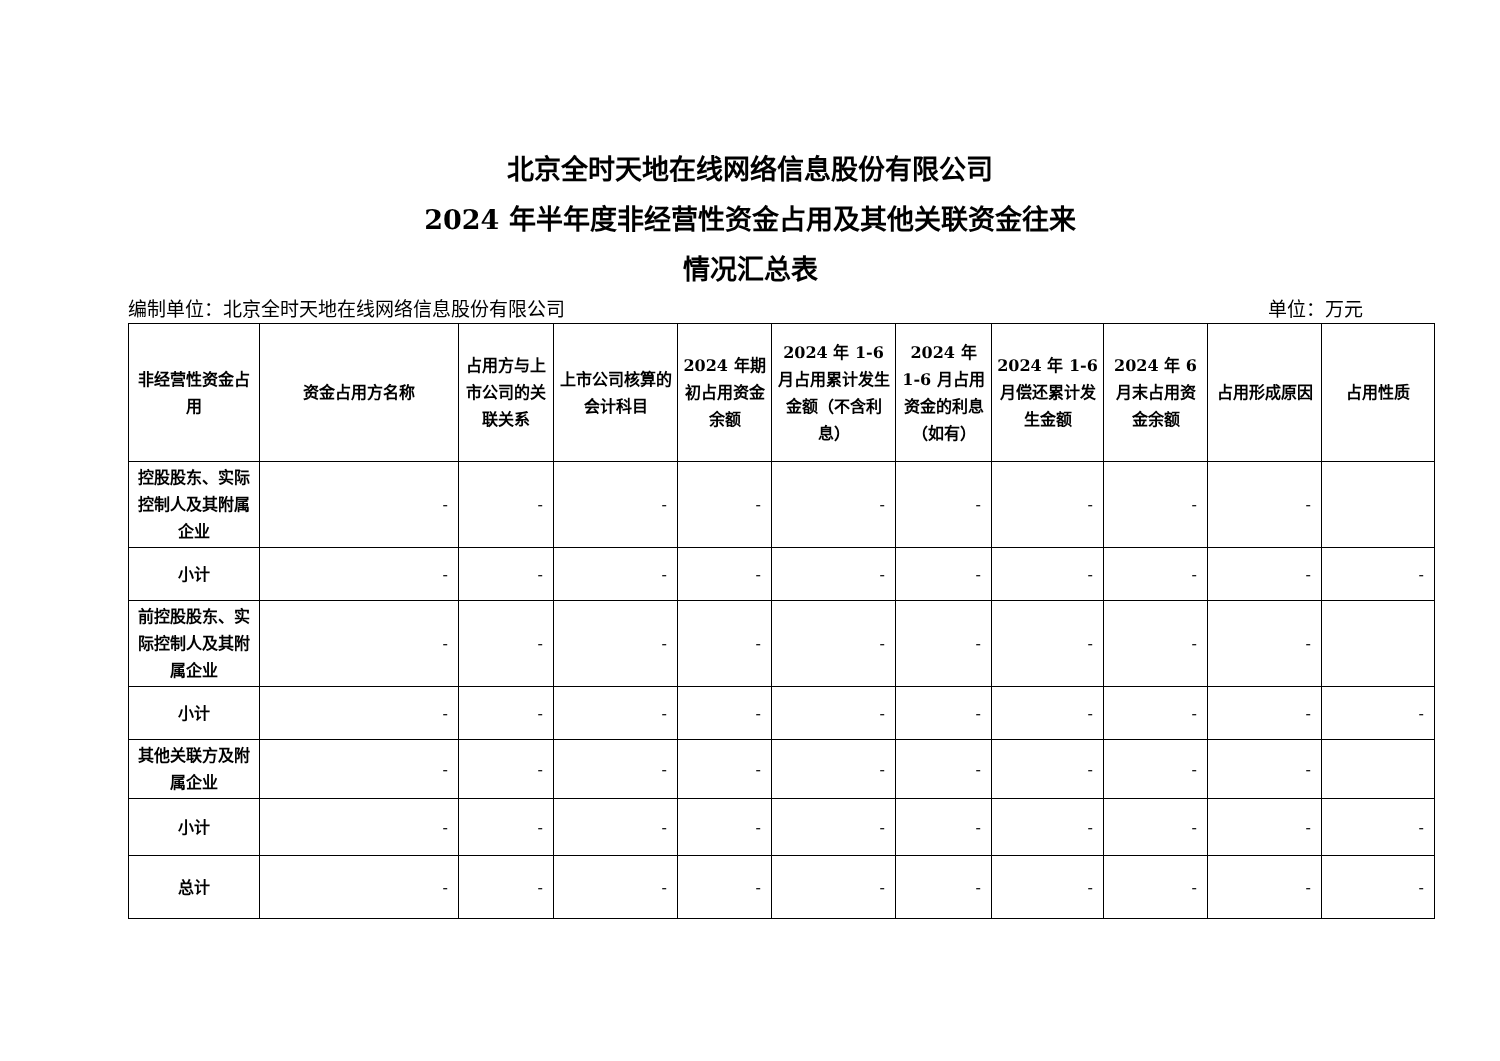北京全时天地在线网络信息股份有限公司
2024 年半年度非经营性资金占用及其他关联资金往来
情况汇总表
编制单位：北京全时天地在线网络信息股份有限公司 单位：万元
| 非经营性资金占用 | 资金占用方名称 | 占用方与上市公司的关联关系 | 上市公司核算的会计科目 | 2024 年期初占用资金余额 | 2024 年 1-6 月占用累计发生金额（不含利息） | 2024 年 1-6 月占用资金的利息（如有） | 2024 年 1-6 月偿还累计发生金额 | 2024 年 6 月末占用资金余额 | 占用形成原因 | 占用性质 |
| --- | --- | --- | --- | --- | --- | --- | --- | --- | --- | --- |
| 控股股东、实际控制人及其附属企业 | - | - | - | - | - | - | - | - | - | |
| 小计 | - | - | - | - | - | - | - | - | - | - |
| 前控股股东、实际控制人及其附属企业 | - | - | - | - | - | - | - | - | - | |
| 小计 | - | - | - | - | - | - | - | - | - | - |
| 其他关联方及附属企业 | - | - | - | - | - | - | - | - | - | |
| 小计 | - | - | - | - | - | - | - | - | - | - |
| 总计 | - | - | - | - | - | - | - | - | - | - |